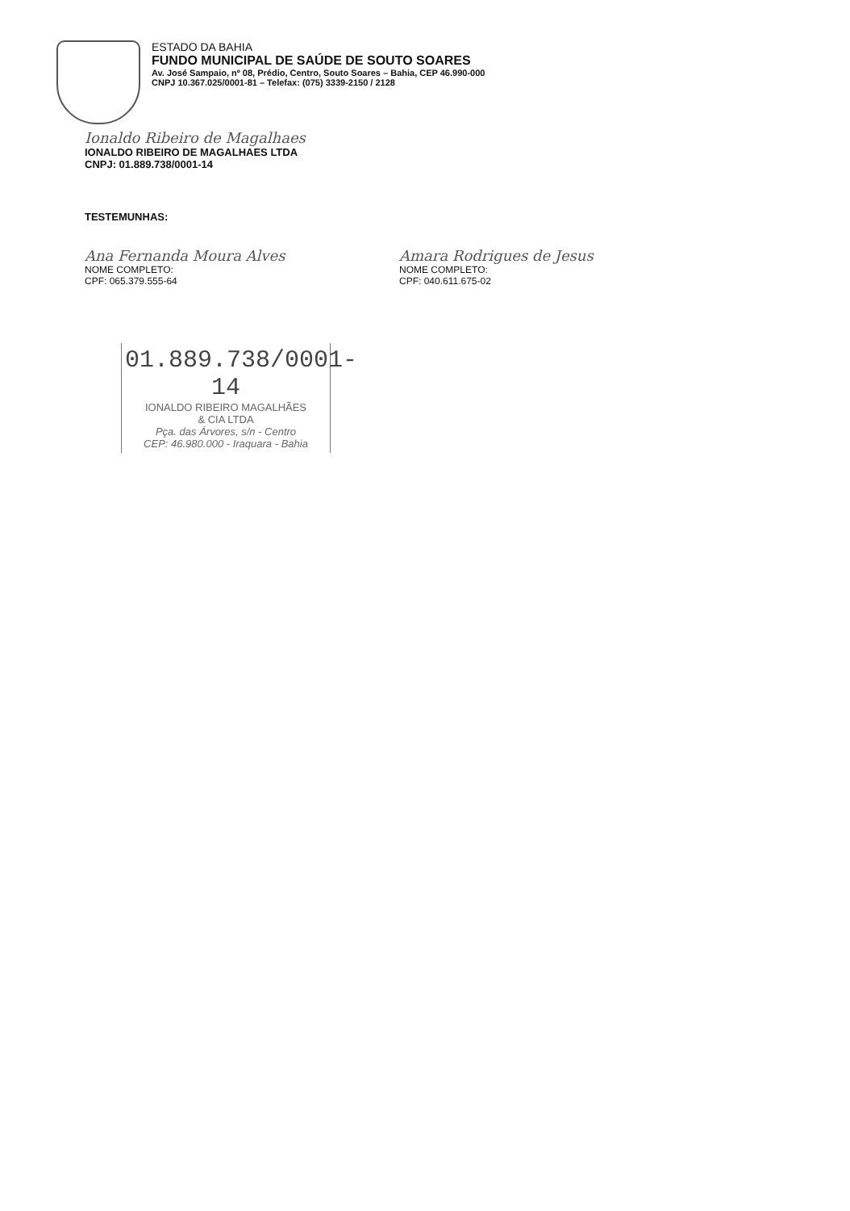ESTADO DA BAHIA
FUNDO MUNICIPAL DE SAÚDE DE SOUTO SOARES
Av. José Sampaio, nº 08, Prédio, Centro, Souto Soares – Bahia, CEP 46.990-000
CNPJ 10.367.025/0001-81 – Telefax: (075) 3339-2150 / 2128
Ionaldo Ribeiro de Magalhaes
IONALDO RIBEIRO DE MAGALHAES LTDA
CNPJ: 01.889.738/0001-14
TESTEMUNHAS:
Ana Fernanda Moura Alves
NOME COMPLETO:
CPF: 065.379.555-64
Amara Rodrigues de Jesus
NOME COMPLETO:
CPF: 040.611.675-02
01.889.738/0001-14
IONALDO RIBEIRO MAGALHÃES
& CIA LTDA
Pça. das Árvores, s/n - Centro
CEP: 46.980.000 - Iraquara - Bahia